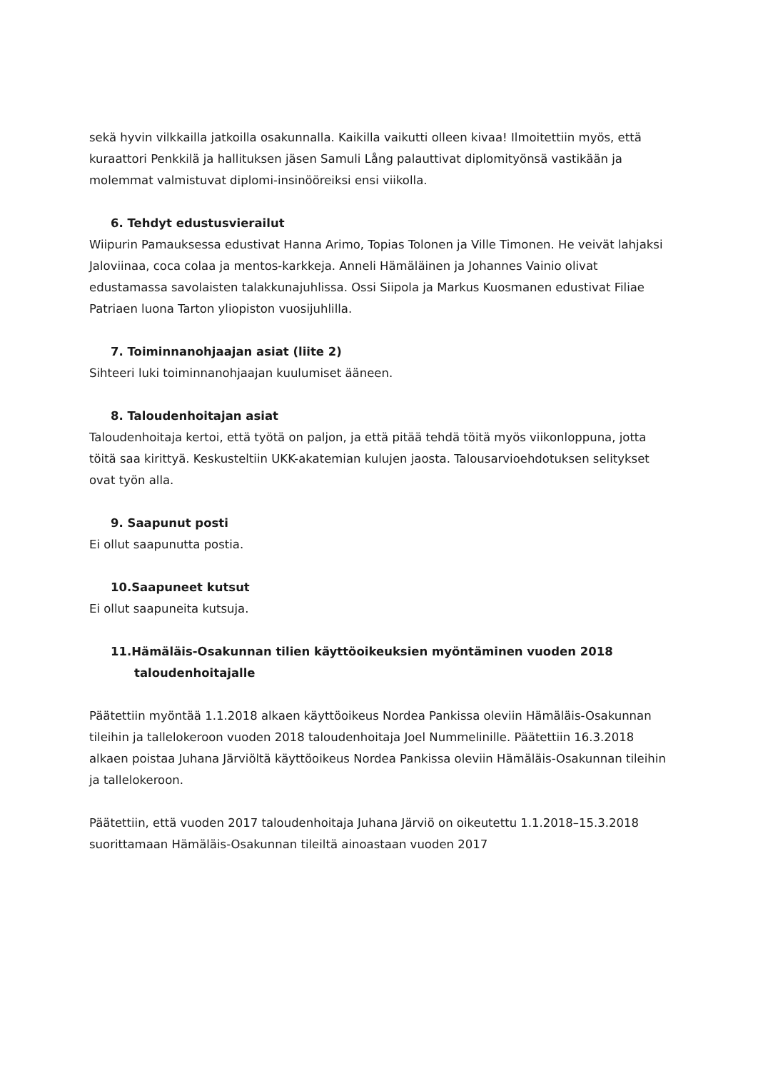sekä hyvin vilkkailla jatkoilla osakunnalla. Kaikilla vaikutti olleen kivaa! Ilmoitettiin myös, että kuraattori Penkkilä ja hallituksen jäsen Samuli Lång palauttivat diplomityönsä vastikään ja molemmat valmistuvat diplomi-insinööreiksi ensi viikolla.
6. Tehdyt edustusvierailut
Wiipurin Pamauksessa edustivat Hanna Arimo, Topias Tolonen ja Ville Timonen. He veivät lahjaksi Jaloviinaa, coca colaa ja mentos-karkkeja. Anneli Hämäläinen ja Johannes Vainio olivat edustamassa savolaisten talakkunajuhlissa. Ossi Siipola ja Markus Kuosmanen edustivat Filiae Patriaen luona Tarton yliopiston vuosijuhlilla.
7. Toiminnanohjaajan asiat (liite 2)
Sihteeri luki toiminnanohjaajan kuulumiset ääneen.
8. Taloudenhoitajan asiat
Taloudenhoitaja kertoi, että työtä on paljon, ja että pitää tehdä töitä myös viikonloppuna, jotta töitä saa kirittyä. Keskusteltiin UKK-akatemian kulujen jaosta. Talousarvioehdotuksen selitykset ovat työn alla.
9. Saapunut posti
Ei ollut saapunutta postia.
10.Saapuneet kutsut
Ei ollut saapuneita kutsuja.
11.Hämäläis-Osakunnan tilien käyttöoikeuksien myöntäminen vuoden 2018 taloudenhoitajalle
Päätettiin myöntää 1.1.2018 alkaen käyttöoikeus Nordea Pankissa oleviin Hämäläis-Osakunnan tileihin ja tallelokeroon vuoden 2018 taloudenhoitaja Joel Nummelinille. Päätettiin 16.3.2018 alkaen poistaa Juhana Järviöltä käyttöoikeus Nordea Pankissa oleviin Hämäläis-Osakunnan tileihin ja tallelokeroon.
Päätettiin, että vuoden 2017 taloudenhoitaja Juhana Järviö on oikeutettu 1.1.2018–15.3.2018 suorittamaan Hämäläis-Osakunnan tileiltä ainoastaan vuoden 2017